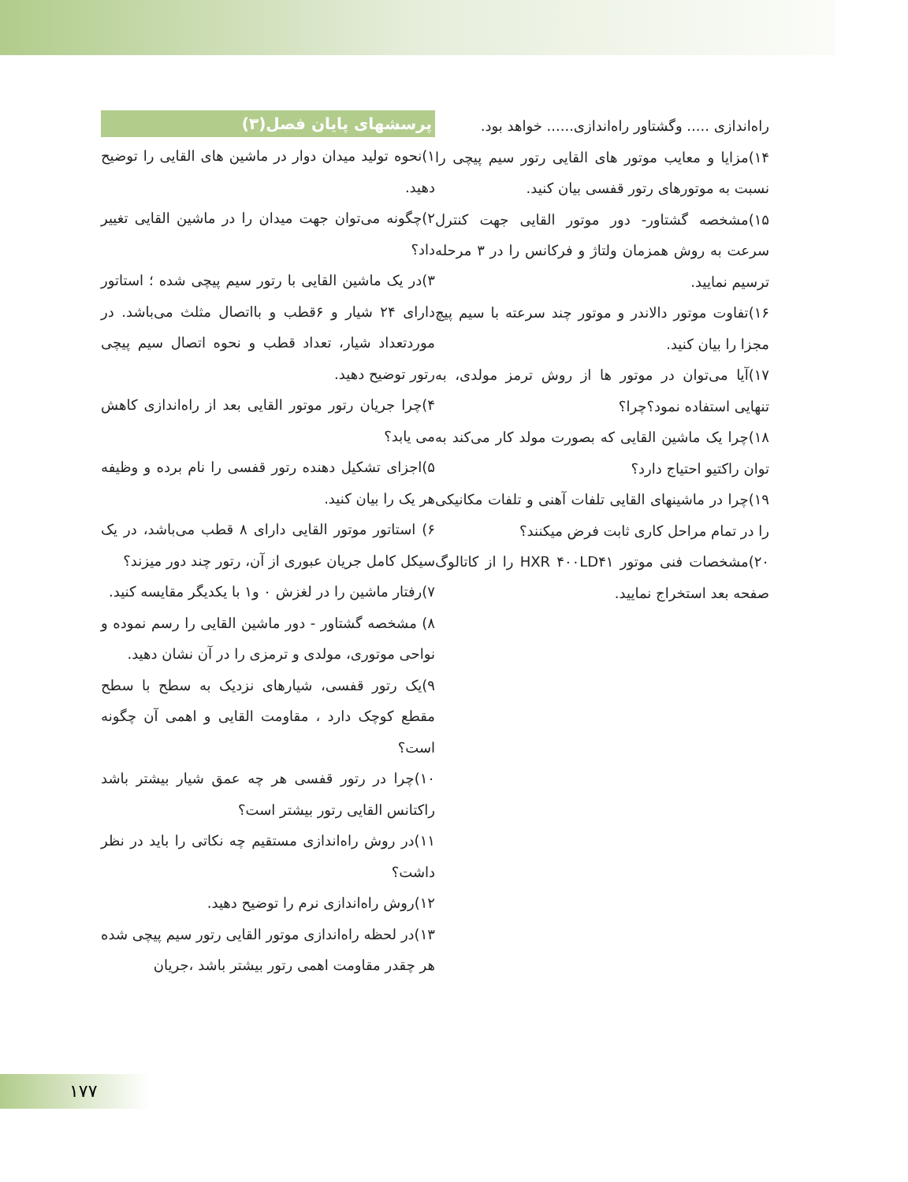پرسشهای پایان فصل(۳)
۱)نحوه تولید میدان دوار در ماشین های القایی را توضیح دهید.
۲)چگونه می‌توان جهت میدان را در ماشین القایی تغییر داد؟
۳)در یک ماشین القایی با رتور سیم پیچی شده ؛ استاتور دارای ۲۴ شیار و ۶قطب و بااتصال مثلث می‌باشد. در موردتعداد شیار، تعداد قطب و نحوه اتصال سیم پیچی رتور توضیح دهید.
۴)چرا جریان رتور موتور القایی بعد از راه‌اندازی کاهش می یابد؟
۵)اجزای تشکیل دهنده رتور قفسی را نام برده و وظیفه هر یک را بیان کنید.
۶) استاتور موتور القایی دارای ۸ قطب می‌باشد، در یک سیکل کامل جریان عبوری از آن، رتور چند دور میزند؟
۷)رفتار ماشین را در لغزش ۰ و۱ با یکدیگر مقایسه کنید.
۸) مشخصه گشتاور - دور ماشین القایی را رسم نموده و نواحی موتوری، مولدی و ترمزی را در آن نشان دهید.
۹)یک رتور قفسی، شیارهای نزدیک به سطح با سطح مقطع کوچک دارد ، مقاومت القایی و اهمی آن چگونه است؟
۱۰)چرا در رتور قفسی هر چه عمق شیار بیشتر باشد راکتانس القایی رتور بیشتر است؟
۱۱)در روش راه‌اندازی مستقیم چه نکاتی را باید در نظر داشت؟
۱۲)روش راه‌اندازی نرم را توضیح دهید.
۱۳)در لحظه راه‌اندازی موتور القایی رتور سیم پیچی شده هر چقدر مقاومت اهمی رتور بیشتر باشد ،جریان
راه‌اندازی ..... وگشتاور راه‌اندازی...... خواهد بود.
۱۴)مزایا و معایب موتور های القایی رتور سیم پیچی را نسبت به موتورهای رتور قفسی بیان کنید.
۱۵)مشخصه گشتاور- دور موتور القایی جهت کنترل سرعت به روش همزمان ولتاژ و فرکانس را در ۳ مرحله ترسیم نمایید.
۱۶)تفاوت موتور دالاندر و موتور چند سرعته با سیم پیچ مجزا را بیان کنید.
۱۷)آیا می‌توان در موتور ها از روش ترمز مولدی، به تنهایی استفاده نمود؟چرا؟
۱۸)چرا یک ماشین القایی که بصورت مولد کار می‌کند به توان راکتیو احتیاج دارد؟
۱۹)چرا در ماشینهای القایی تلفات آهنی و تلفات مکانیکی را در تمام مراحل کاری ثابت فرض میکنند؟
۲۰)مشخصات فنی موتور HXR ۴۰۰LD۴۱ را از کاتالوگ صفحه بعد استخراج نمایید.
۱۷۷